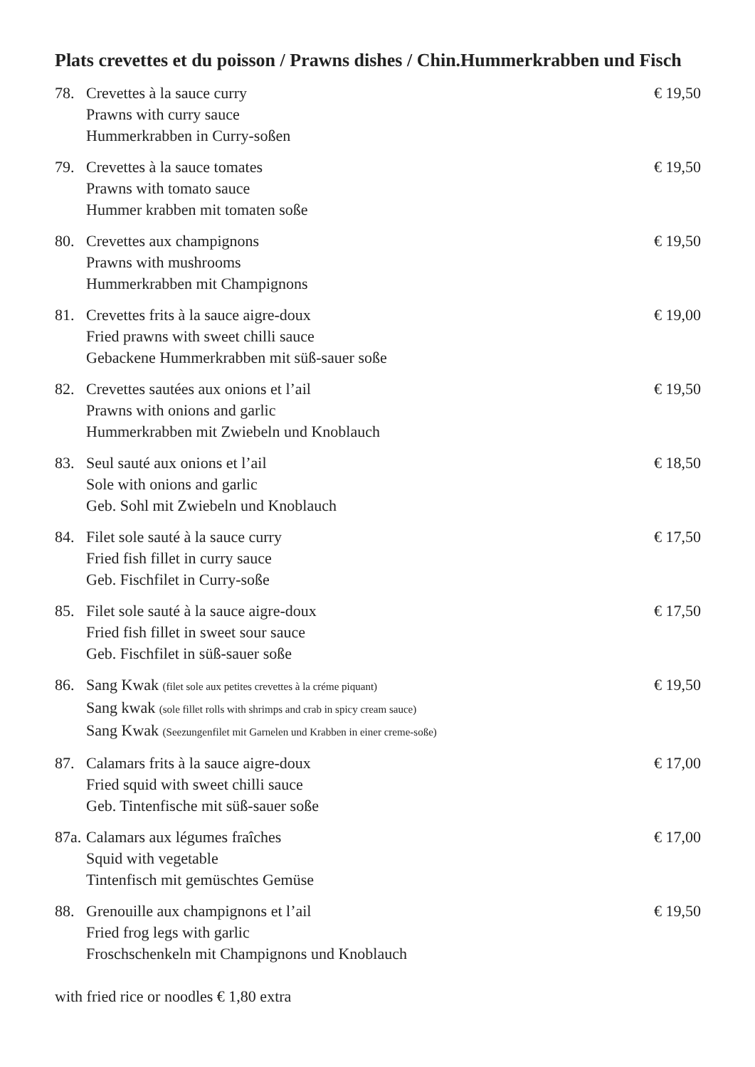Plats crevettes et du poisson / Prawns dishes / Chin.Hummerkrabben und Fisch
78. Crevettes à la sauce curry
Prawns with curry sauce
Hummerkrabben in Curry-soßen
€ 19,50
79. Crevettes à la sauce tomates
Prawns with tomato sauce
Hummer krabben mit tomaten soße
€ 19,50
80. Crevettes aux champignons
Prawns with mushrooms
Hummerkrabben mit Champignons
€ 19,50
81. Crevettes frits à la sauce aigre-doux
Fried prawns with sweet chilli sauce
Gebackene Hummerkrabben mit süß-sauer soße
€ 19,00
82. Crevettes sautées aux onions et l’ail
Prawns with onions and garlic
Hummerkrabben mit Zwiebeln und Knoblauch
€ 19,50
83. Seul sauté aux onions et l’ail
Sole with onions and garlic
Geb. Sohl mit Zwiebeln und Knoblauch
€ 18,50
84. Filet sole sauté à la sauce curry
Fried fish fillet in curry sauce
Geb. Fischfilet in Curry-soße
€ 17,50
85. Filet sole sauté à la sauce aigre-doux
Fried fish fillet in sweet sour sauce
Geb. Fischfilet in süß-sauer soße
€ 17,50
86. Sang Kwak (filet sole aux petites crevettes à la créme piquant)
Sang kwak (sole fillet rolls with shrimps and crab in spicy cream sauce)
Sang Kwak (Seezungenfilet mit Garnelen und Krabben in einer creme-soße)
€ 19,50
87. Calamars frits à la sauce aigre-doux
Fried squid with sweet chilli sauce
Geb. Tintenfische mit süß-sauer soße
€ 17,00
87a.
Calamars aux légumes fraîches
Squid with vegetable
Tintenfisch mit gemüschtes Gemüse
€ 17,00
88. Grenouille aux champignons et l’ail
Fried frog legs with garlic
Froschschenkeln mit Champignons und Knoblauch
€ 19,50
with fried rice or noodles € 1,80 extra